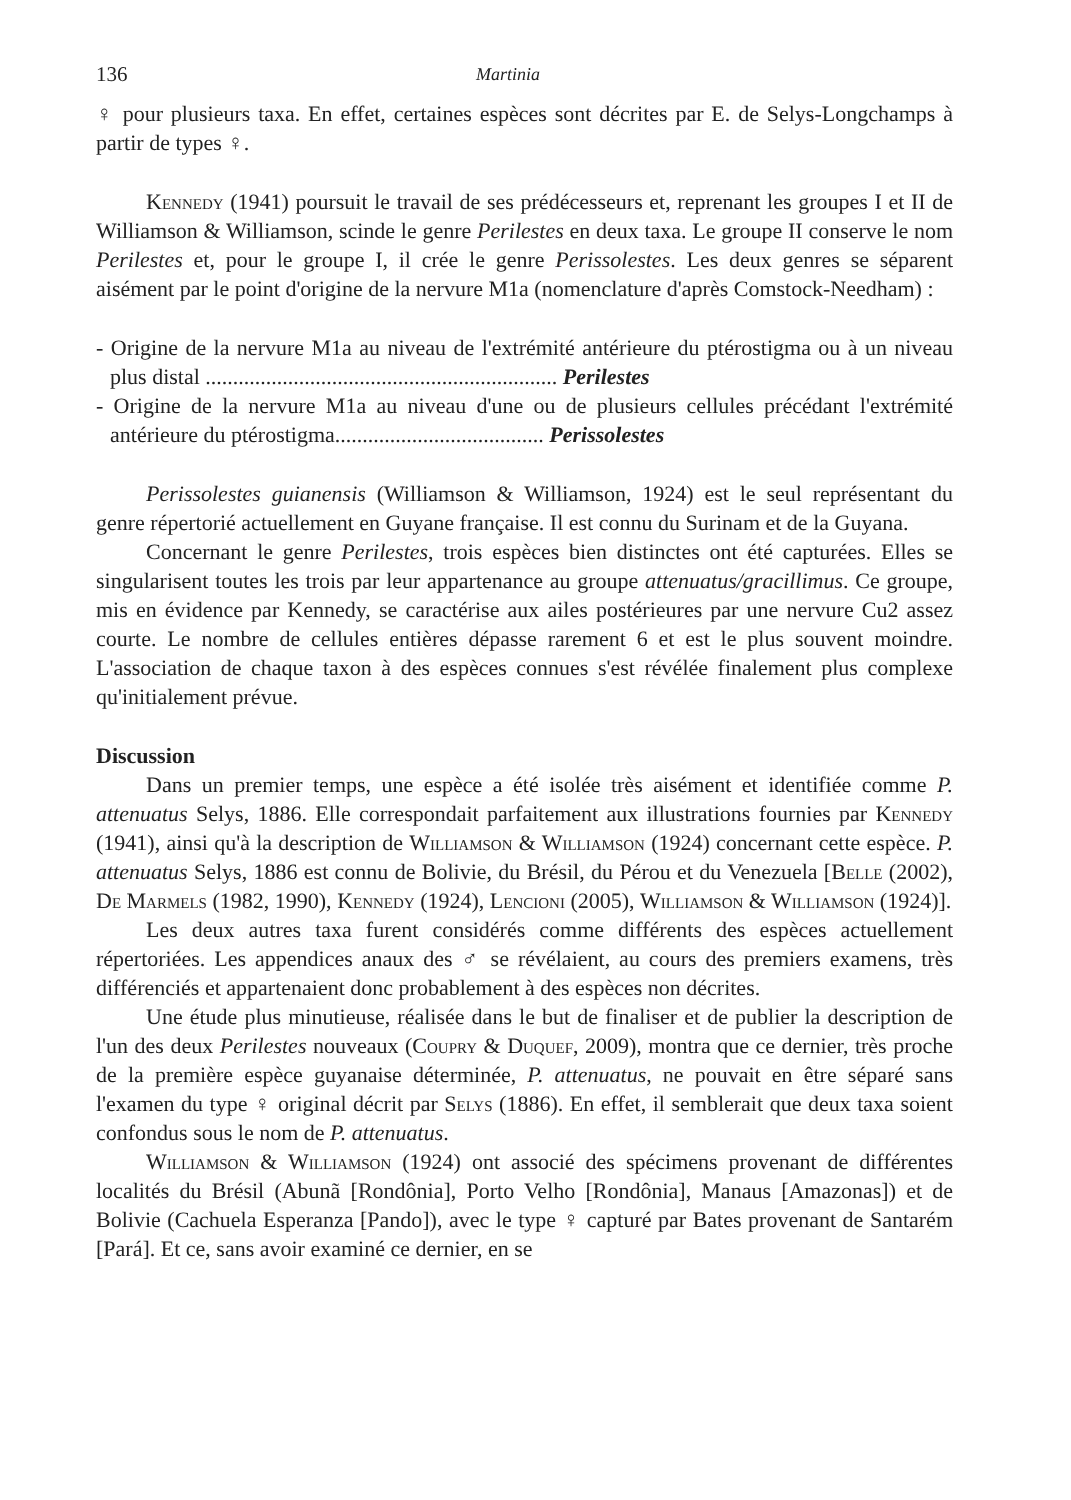136 Martinia
♀ pour plusieurs taxa. En effet, certaines espèces sont décrites par E. de Selys-Longchamps à partir de types ♀.
Kennedy (1941) poursuit le travail de ses prédécesseurs et, reprenant les groupes I et II de Williamson & Williamson, scinde le genre Perilestes en deux taxa. Le groupe II conserve le nom Perilestes et, pour le groupe I, il crée le genre Perissolestes. Les deux genres se séparent aisément par le point d'origine de la nervure M1a (nomenclature d'après Comstock-Needham) :
- Origine de la nervure M1a au niveau de l'extrémité antérieure du ptérostigma ou à un niveau plus distal ................................................................ Perilestes
- Origine de la nervure M1a au niveau d'une ou de plusieurs cellules précédant l'extrémité antérieure du ptérostigma...................................... Perissolestes
Perissolestes guianensis (Williamson & Williamson, 1924) est le seul représentant du genre répertorié actuellement en Guyane française. Il est connu du Surinam et de la Guyana.
Concernant le genre Perilestes, trois espèces bien distinctes ont été capturées. Elles se singularisent toutes les trois par leur appartenance au groupe attenuatus/gracillimus. Ce groupe, mis en évidence par Kennedy, se caractérise aux ailes postérieures par une nervure Cu2 assez courte. Le nombre de cellules entières dépasse rarement 6 et est le plus souvent moindre. L'association de chaque taxon à des espèces connues s'est révélée finalement plus complexe qu'initialement prévue.
Discussion
Dans un premier temps, une espèce a été isolée très aisément et identifiée comme P. attenuatus Selys, 1886. Elle correspondait parfaitement aux illustrations fournies par Kennedy (1941), ainsi qu'à la description de Williamson & Williamson (1924) concernant cette espèce. P. attenuatus Selys, 1886 est connu de Bolivie, du Brésil, du Pérou et du Venezuela [Belle (2002), De Marmels (1982, 1990), Kennedy (1924), Lencioni (2005), Williamson & Williamson (1924)].
Les deux autres taxa furent considérés comme différents des espèces actuellement répertoriées. Les appendices anaux des ♂ se révélaient, au cours des premiers examens, très différenciés et appartenaient donc probablement à des espèces non décrites.
Une étude plus minutieuse, réalisée dans le but de finaliser et de publier la description de l'un des deux Perilestes nouveaux (Coupry & Duquef, 2009), montra que ce dernier, très proche de la première espèce guyanaise déterminée, P. attenuatus, ne pouvait en être séparé sans l'examen du type ♀ original décrit par Selys (1886). En effet, il semblerait que deux taxa soient confondus sous le nom de P. attenuatus.
Williamson & Williamson (1924) ont associé des spécimens provenant de différentes localités du Brésil (Abunã [Rondônia], Porto Velho [Rondônia], Manaus [Amazonas]) et de Bolivie (Cachuela Esperanza [Pando]), avec le type ♀ capturé par Bates provenant de Santarém [Pará]. Et ce, sans avoir examiné ce dernier, en se